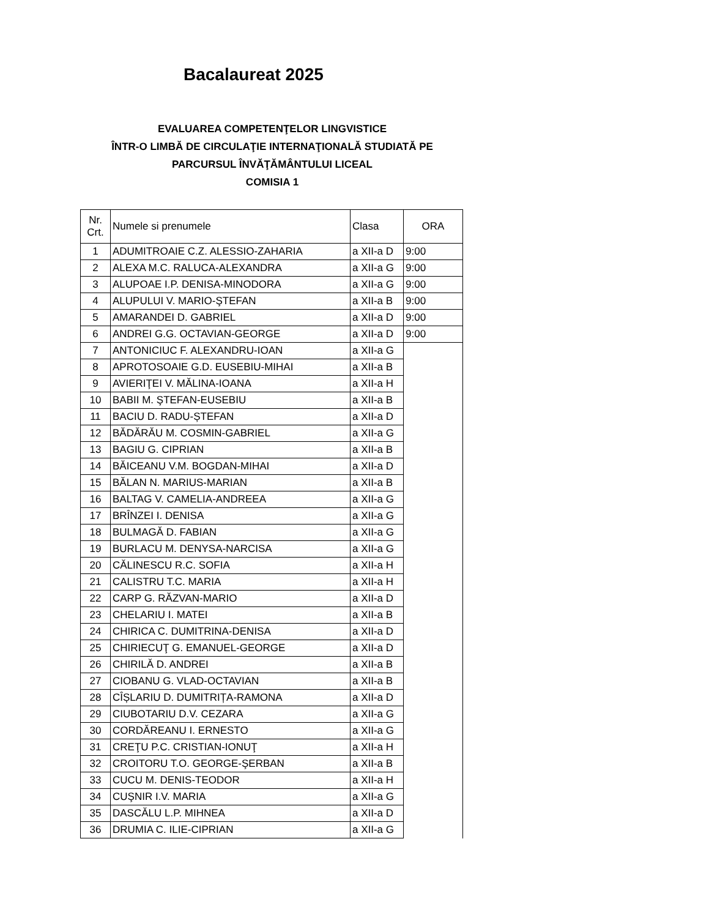Bacalaureat 2025
EVALUAREA COMPETENŢELOR LINGVISTICE
ÎNTR-O LIMBĂ DE CIRCULAŢIE INTERNAŢIONALĂ STUDIATĂ PE
PARCURSUL ÎNVĂŢĂMÂNTULUI LICEAL
COMISIA 1
| Nr. Crt. | Numele si prenumele | Clasa | ORA |
| --- | --- | --- | --- |
| 1 | ADUMITROAIE C.Z. ALESSIO-ZAHARIA | a XII-a D | 9:00 |
| 2 | ALEXA M.C. RALUCA-ALEXANDRA | a XII-a G | 9:00 |
| 3 | ALUPOAE I.P. DENISA-MINODORA | a XII-a G | 9:00 |
| 4 | ALUPULUI V. MARIO-ŞTEFAN | a XII-a B | 9:00 |
| 5 | AMARANDEI D. GABRIEL | a XII-a D | 9:00 |
| 6 | ANDREI G.G. OCTAVIAN-GEORGE | a XII-a D | 9:00 |
| 7 | ANTONICIUC F. ALEXANDRU-IOAN | a XII-a G | |
| 8 | APROTOSOAIE G.D. EUSEBIU-MIHAI | a XII-a B | |
| 9 | AVIERIŢEI V. MĂLINA-IOANA | a XII-a H | |
| 10 | BABII M. ŞTEFAN-EUSEBIU | a XII-a B | |
| 11 | BACIU D. RADU-ȘTEFAN | a XII-a D | |
| 12 | BĂDĂRĂU M. COSMIN-GABRIEL | a XII-a G | |
| 13 | BAGIU G. CIPRIAN | a XII-a B | |
| 14 | BĂICEANU V.M. BOGDAN-MIHAI | a XII-a D | |
| 15 | BĂLAN N. MARIUS-MARIAN | a XII-a B | |
| 16 | BALTAG V. CAMELIA-ANDREEA | a XII-a G | |
| 17 | BRÎNZEI I. DENISA | a XII-a G | |
| 18 | BULMAGĂ D. FABIAN | a XII-a G | |
| 19 | BURLACU M. DENYSA-NARCISA | a XII-a G | |
| 20 | CĂLINESCU R.C. SOFIA | a XII-a H | |
| 21 | CALISTRU T.C. MARIA | a XII-a H | |
| 22 | CARP G. RĂZVAN-MARIO | a XII-a D | |
| 23 | CHELARIU I. MATEI | a XII-a B | |
| 24 | CHIRICA C. DUMITRINA-DENISA | a XII-a D | |
| 25 | CHIRIECUŢ G. EMANUEL-GEORGE | a XII-a D | |
| 26 | CHIRILĂ D. ANDREI | a XII-a B | |
| 27 | CIOBANU G. VLAD-OCTAVIAN | a XII-a B | |
| 28 | CÎȘLARIU D. DUMITRIȚA-RAMONA | a XII-a D | |
| 29 | CIUBOTARIU D.V. CEZARA | a XII-a G | |
| 30 | CORDĂREANU I. ERNESTO | a XII-a G | |
| 31 | CREŢU P.C. CRISTIAN-IONUŢ | a XII-a H | |
| 32 | CROITORU T.O. GEORGE-ŞERBAN | a XII-a B | |
| 33 | CUCU M. DENIS-TEODOR | a XII-a H | |
| 34 | CUŞNIR I.V. MARIA | a XII-a G | |
| 35 | DASCĂLU L.P. MIHNEA | a XII-a D | |
| 36 | DRUMIA C. ILIE-CIPRIAN | a XII-a G | |